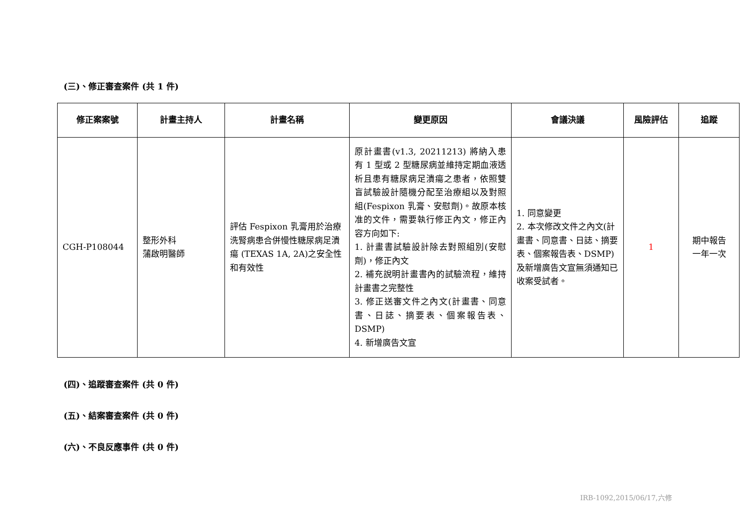(三)、修正審查案件 (共 1 件)
| 修正案案號 | 計畫主持人 | 計畫名稱 | 變更原因 | 會議決議 | 風險評估 | 追蹤 |
| --- | --- | --- | --- | --- | --- | --- |
| CGH-P108044 | 整形外科 蒲啟明醫師 | 評估 Fespixon 乳膏用於治療洗腎病患合併慢性糖尿病足潰瘍 (TEXAS 1A, 2A)之安全性和有效性 | 原計畫書(v1.3, 20211213) 將納入患有 1 型或 2 型糖尿病並維持定期血液透析且患有糖尿病足潰瘍之患者，依照雙盲試驗設計隨機分配至治療組以及對照組(Fespixon 乳膏、安慰劑)。故原本核准的文件，需要執行修正內文，修正內容方向如下: 1. 計畫書試驗設計除去對照組別(安慰劑)，修正內文 2. 補充說明計畫書內的試驗流程，維持計畫書之完整性 3. 修正送審文件之內文(計畫書、同意書、日誌、摘要表、個案報告表、DSMP) 4. 新增廣告文宣 | 1. 同意變更 2. 本次修改文件之內文(計畫書、同意書、日誌、摘要表、個案報告表、DSMP)及新增廣告文宣無須通知已收案受試者。 | 1 | 期中報告 一年一次 |
(四)、追蹤審查案件 (共 0 件)
(五)、結案審查案件 (共 0 件)
(六)、不良反應事件 (共 0 件)
IRB-1092,2015/06/17,六修